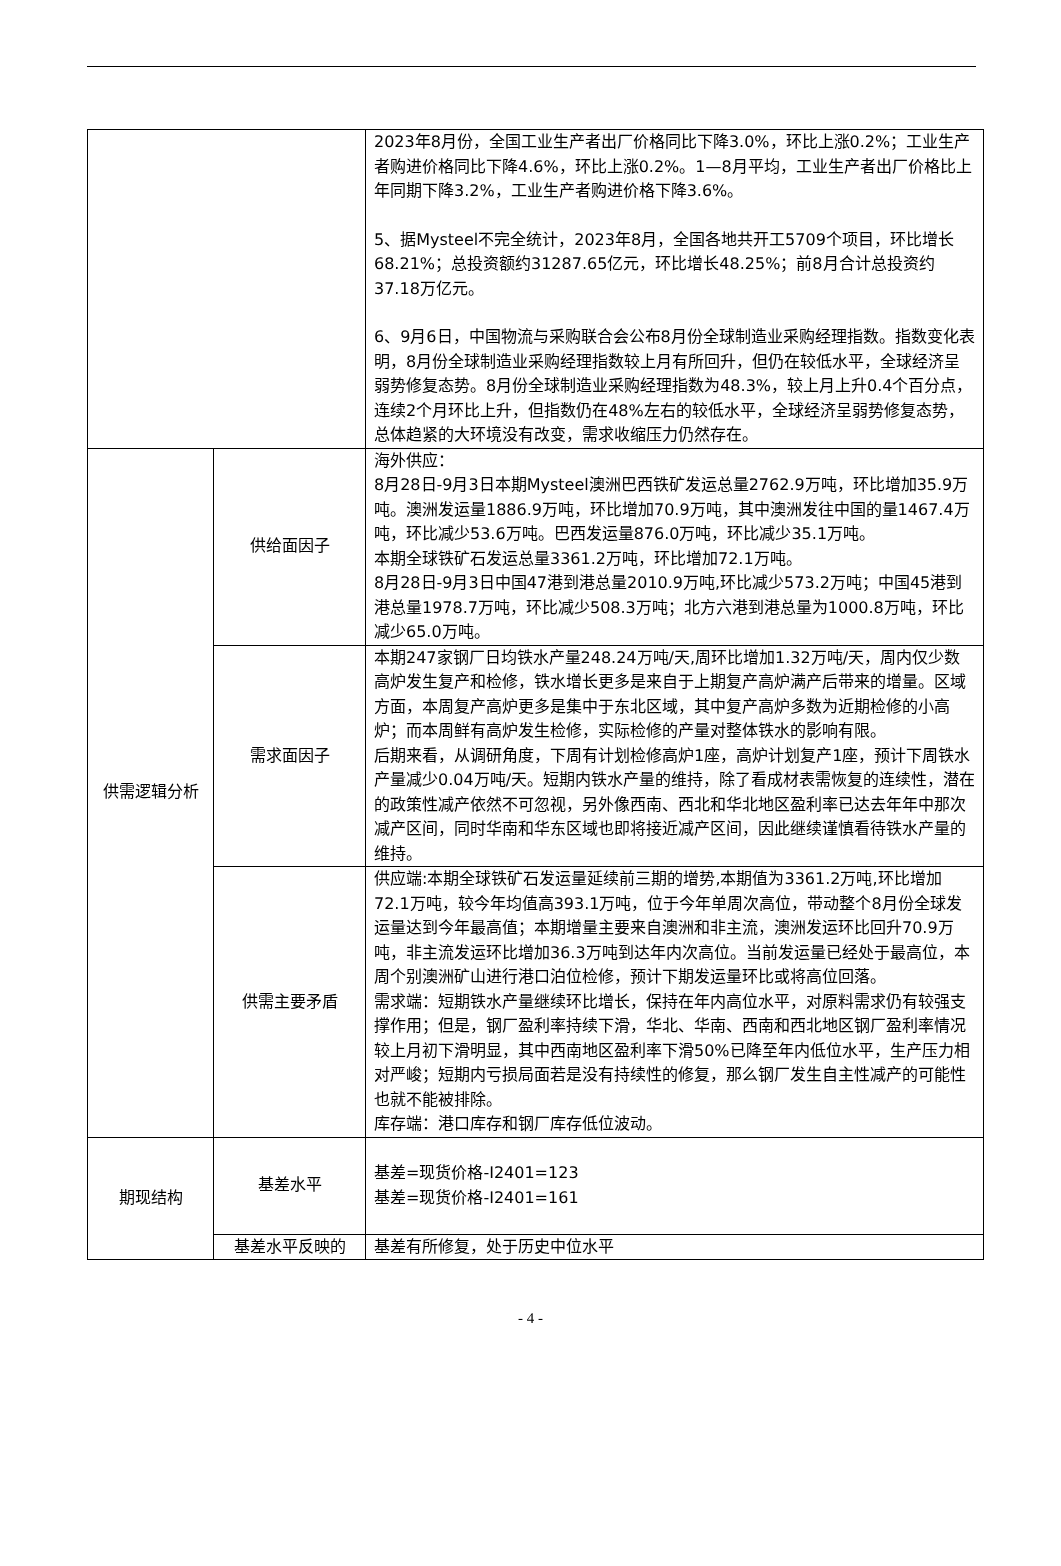| | | 2023年8月份，全国工业生产者出厂价格同比下降3.0%，环比上涨0.2%；工业生产者购进价格同比下降4.6%，环比上涨0.2%。1—8月平均，工业生产者出厂价格比上年同期下降3.2%，工业生产者购进价格下降3.6%。 5、据Mysteel不完全统计，2023年8月，全国各地共开工5709个项目，环比增长68.21%；总投资额约31287.65亿元，环比增长48.25%；前8月合计总投资约37.18万亿元。 6、9月6日，中国物流与采购联合会公布8月份全球制造业采购经理指数。指数变化表明，8月份全球制造业采购经理指数较上月有所回升，但仍在较低水平，全球经济呈弱势修复态势。8月份全球制造业采购经理指数为48.3%，较上月上升0.4个百分点，连续2个月环比上升，但指数仍在48%左右的较低水平，全球经济呈弱势修复态势，总体趋紧的大环境没有改变，需求收缩压力仍然存在。 |
| 供需逻辑分析 | 供给面因子 | 海外供应： 8月28日-9月3日本期Mysteel澳洲巴西铁矿发运总量2762.9万吨，环比增加35.9万吨。澳洲发运量1886.9万吨，环比增加70.9万吨，其中澳洲发往中国的量1467.4万吨，环比减少53.6万吨。巴西发运量876.0万吨，环比减少35.1万吨。 本期全球铁矿石发运总量3361.2万吨，环比增加72.1万吨。 8月28日-9月3日中国47港到港总量2010.9万吨,环比减少573.2万吨；中国45港到港总量1978.7万吨，环比减少508.3万吨；北方六港到港总量为1000.8万吨，环比减少65.0万吨。 |
| | 需求面因子 | 本期247家钢厂日均铁水产量248.24万吨/天,周环比增加1.32万吨/天，周内仅少数高炉发生复产和检修，铁水增长更多是来自于上期复产高炉满产后带来的增量。区域方面，本周复产高炉更多是集中于东北区域，其中复产高炉多数为近期检修的小高炉；而本周鲜有高炉发生检修，实际检修的产量对整体铁水的影响有限。 后期来看，从调研角度，下周有计划检修高炉1座，高炉计划复产1座，预计下周铁水产量减少0.04万吨/天。短期内铁水产量的维持，除了看成材表需恢复的连续性，潜在的政策性减产依然不可忽视，另外像西南、西北和华北地区盈利率已达去年年中那次减产区间，同时华南和华东区域也即将接近减产区间，因此继续谨慎看待铁水产量的维持。 |
| | 供需主要矛盾 | 供应端:本期全球铁矿石发运量延续前三期的增势,本期值为3361.2万吨,环比增加72.1万吨，较今年均值高393.1万吨，位于今年单周次高位，带动整个8月份全球发运量达到今年最高值；本期增量主要来自澳洲和非主流，澳洲发运环比回升70.9万吨，非主流发运环比增加36.3万吨到达年内次高位。当前发运量已经处于最高位，本周个别澳洲矿山进行港口泊位检修，预计下期发运量环比或将高位回落。 需求端：短期铁水产量继续环比增长，保持在年内高位水平，对原料需求仍有较强支撑作用；但是，钢厂盈利率持续下滑，华北、华南、西南和西北地区钢厂盈利率情况较上月初下滑明显，其中西南地区盈利率下滑50%已降至年内低位水平，生产压力相对严峻；短期内亏损局面若是没有持续性的修复，那么钢厂发生自主性减产的可能性也就不能被排除。 库存端：港口库存和钢厂库存低位波动。 |
| 期现结构 | 基差水平 | 基差=现货价格-I2401=123 基差=现货价格-I2401=161 |
| | 基差水平反映的 | 基差有所修复，处于历史中位水平 |
- 4 -